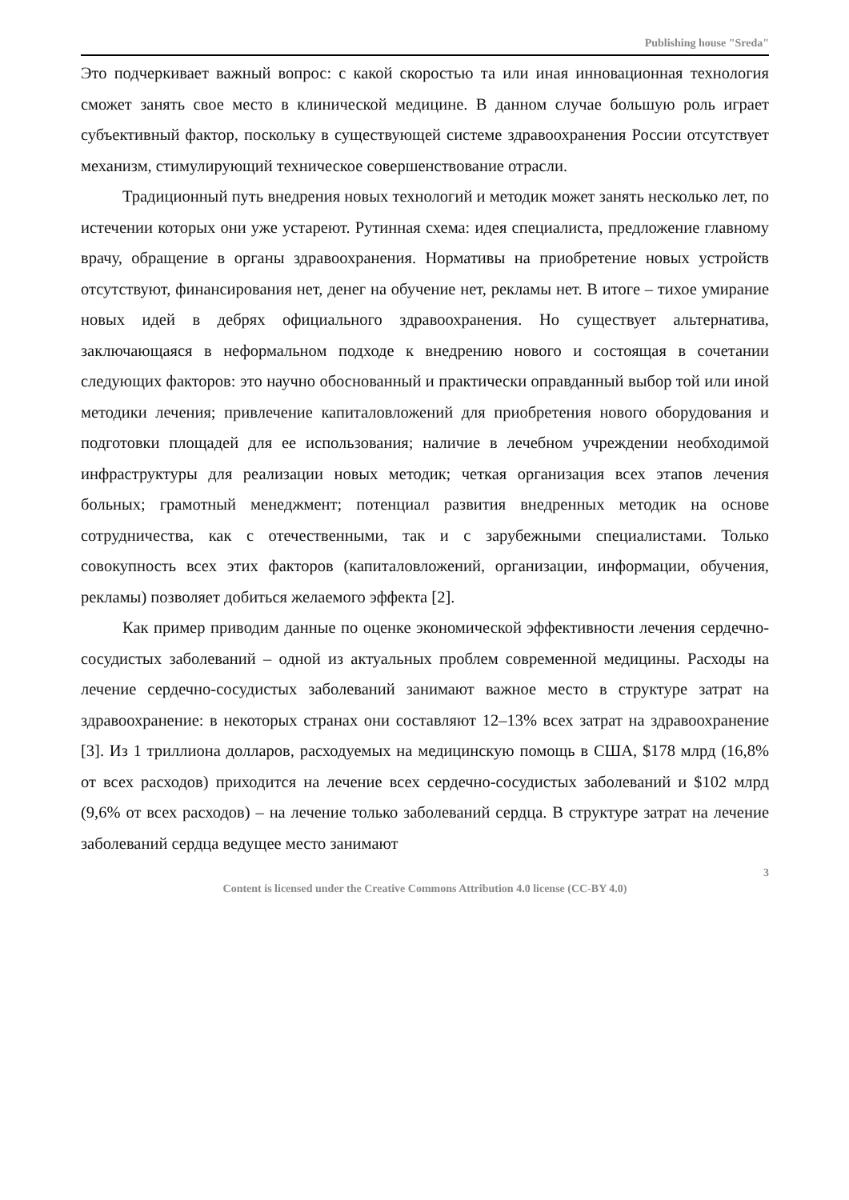Publishing house "Sreda"
Это подчеркивает важный вопрос: с какой скоростью та или иная инновационная технология сможет занять свое место в клинической медицине. В данном случае большую роль играет субъективный фактор, поскольку в существующей системе здравоохранения России отсутствует механизм, стимулирующий техническое совершенствование отрасли.
Традиционный путь внедрения новых технологий и методик может занять несколько лет, по истечении которых они уже устареют. Рутинная схема: идея специалиста, предложение главному врачу, обращение в органы здравоохранения. Нормативы на приобретение новых устройств отсутствуют, финансирования нет, денег на обучение нет, рекламы нет. В итоге – тихое умирание новых идей в дебрях официального здравоохранения. Но существует альтернатива, заключающаяся в неформальном подходе к внедрению нового и состоящая в сочетании следующих факторов: это научно обоснованный и практически оправданный выбор той или иной методики лечения; привлечение капиталовложений для приобретения нового оборудования и подготовки площадей для ее использования; наличие в лечебном учреждении необходимой инфраструктуры для реализации новых методик; четкая организация всех этапов лечения больных; грамотный менеджмент; потенциал развития внедренных методик на основе сотрудничества, как с отечественными, так и с зарубежными специалистами. Только совокупность всех этих факторов (капиталовложений, организации, информации, обучения, рекламы) позволяет добиться желаемого эффекта [2].
Как пример приводим данные по оценке экономической эффективности лечения сердечно-сосудистых заболеваний – одной из актуальных проблем современной медицины. Расходы на лечение сердечно-сосудистых заболеваний занимают важное место в структуре затрат на здравоохранение: в некоторых странах они составляют 12–13% всех затрат на здравоохранение [3]. Из 1 триллиона долларов, расходуемых на медицинскую помощь в США, $178 млрд (16,8% от всех расходов) приходится на лечение всех сердечно-сосудистых заболеваний и $102 млрд (9,6% от всех расходов) – на лечение только заболеваний сердца. В структуре затрат на лечение заболеваний сердца ведущее место занимают
3
Content is licensed under the Creative Commons Attribution 4.0 license (CC-BY 4.0)